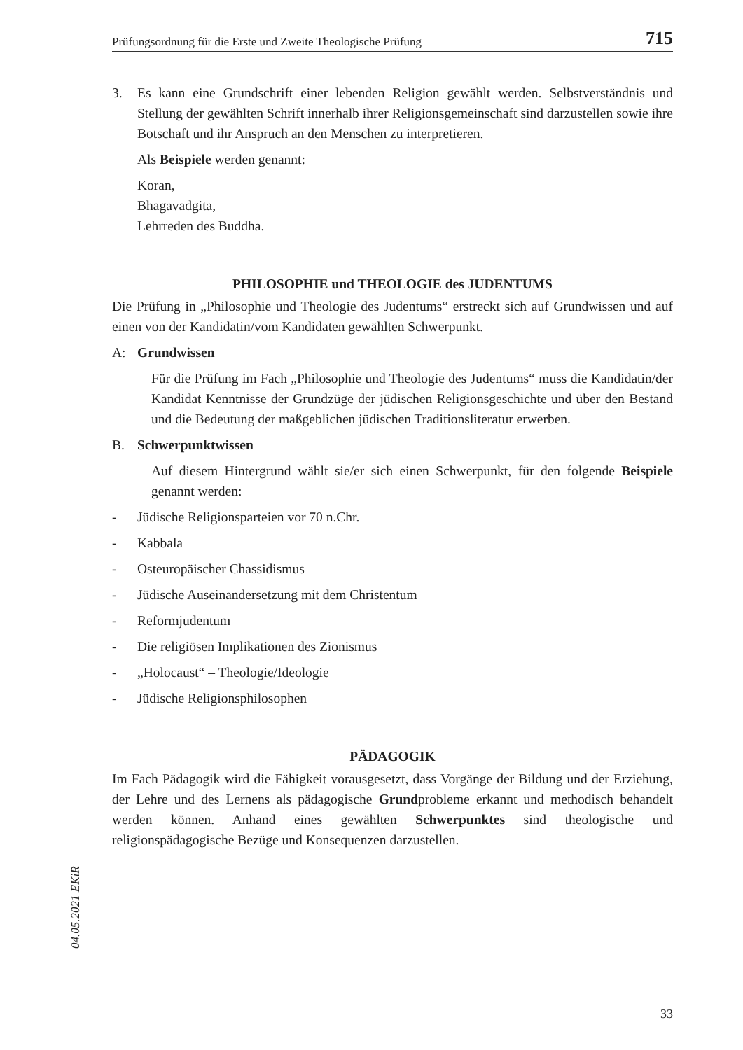Prüfungsordnung für die Erste und Zweite Theologische Prüfung 715
3.
Es kann eine Grundschrift einer lebenden Religion gewählt werden. Selbstverständnis und Stellung der gewählten Schrift innerhalb ihrer Religionsgemeinschaft sind darzustellen sowie ihre Botschaft und ihr Anspruch an den Menschen zu interpretieren.
Als Beispiele werden genannt:
Koran,
Bhagavadgita,
Lehrreden des Buddha.
PHILOSOPHIE und THEOLOGIE des JUDENTUMS
Die Prüfung in „Philosophie und Theologie des Judentums“ erstreckt sich auf Grundwissen und auf einen von der Kandidatin/vom Kandidaten gewählten Schwerpunkt.
A: Grundwissen
Für die Prüfung im Fach „Philosophie und Theologie des Judentums“ muss die Kandidatin/der Kandidat Kenntnisse der Grundzüge der jüdischen Religionsgeschichte und über den Bestand und die Bedeutung der maßgeblichen jüdischen Traditionsliteratur erwerben.
B. Schwerpunktwissen
Auf diesem Hintergrund wählt sie/er sich einen Schwerpunkt, für den folgende Beispiele genannt werden:
- Jüdische Religionsparteien vor 70 n.Chr.
- Kabbala
- Osteuropäischer Chassidismus
- Jüdische Auseinandersetzung mit dem Christentum
- Reformjudentum
- Die religiösen Implikationen des Zionismus
- „Holocaust“ – Theologie/Ideologie
- Jüdische Religionsphilosophen
PÄDAGOGIK
Im Fach Pädagogik wird die Fähigkeit vorausgesetzt, dass Vorgänge der Bildung und der Erziehung, der Lehre und des Lernens als pädagogische Grundprobleme erkannt und methodisch behandelt werden können. Anhand eines gewählten Schwerpunktes sind theologische und religionspädagogische Bezüge und Konsequenzen darzustellen.
04.05.2021 EKiR
33